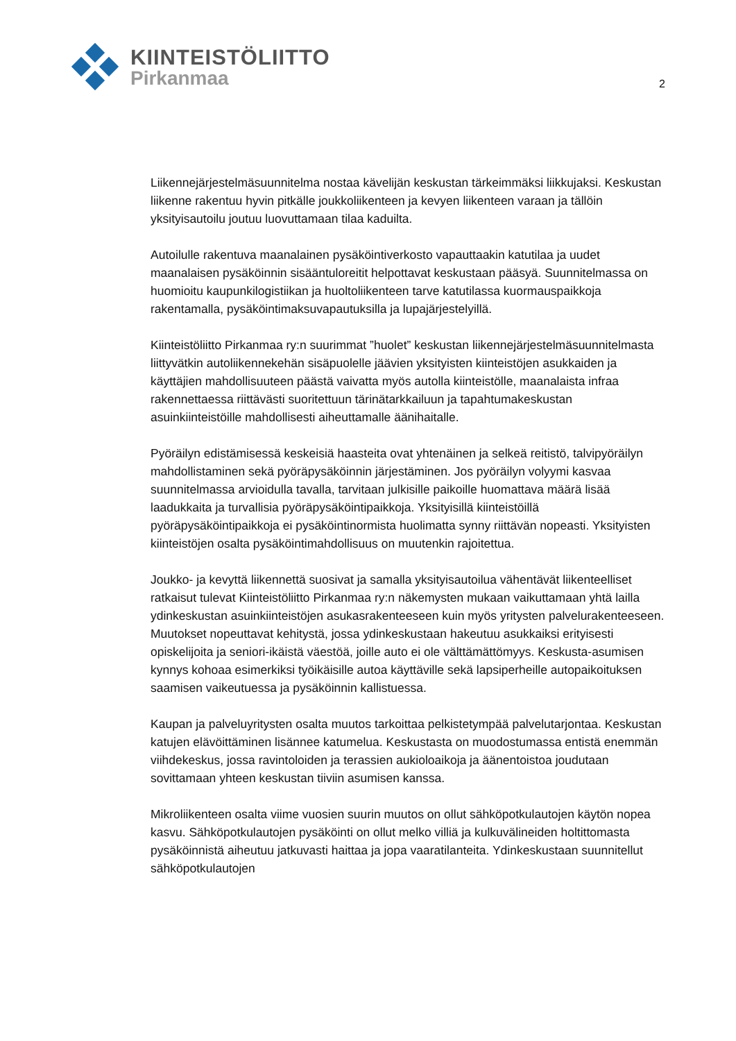KIINTEISTÖLIITTO
Pirkanmaa
2
Liikennejärjestelmäsuunnitelma nostaa kävelijän keskustan tärkeimmäksi liikkujaksi. Keskustan liikenne rakentuu hyvin pitkälle joukkoliikenteen ja kevyen liikenteen varaan ja tällöin yksityisautoilu joutuu luovuttamaan tilaa kaduilta.
Autoilulle rakentuva maanalainen pysäköintiverkosto vapauttaakin katutilaa ja uudet maanalaisen pysäköinnin sisääntuloreitit helpottavat keskustaan pääsyä. Suunnitelmassa on huomioitu kaupunkilogistiikan ja huoltoliikenteen tarve katutilassa kuormauspaikkoja rakentamalla, pysäköintimaksuvapautuksilla ja lupajärjestelyillä.
Kiinteistöliitto Pirkanmaa ry:n suurimmat ”huolet” keskustan liikennejärjestelmäsuunnitelmasta liittyvätkin autoliikennekehän sisäpuolelle jäävien yksityisten kiinteistöjen asukkaiden ja käyttäjien mahdollisuuteen päästä vaivatta myös autolla kiinteistölle, maanalaista infraa rakennettaessa riittävästi suoritettuun tärinätarkkailuun ja tapahtumakeskustan asuinkiinteistöille mahdollisesti aiheuttamalle äänihaitalle.
Pyöräilyn edistämisessä keskeisiä haasteita ovat yhtenäinen ja selkeä reitistö, talvipyöräilyn mahdollistaminen sekä pyöräpysäköinnin järjestäminen. Jos pyöräilyn volyymi kasvaa suunnitelmassa arvioidulla tavalla, tarvitaan julkisille paikoille huomattava määrä lisää laadukkaita ja turvallisia pyöräpysäköintipaikkoja. Yksityisillä kiinteistöillä pyöräpysäköintipaikkoja ei pysäköintinormista huolimatta synny riittävän nopeasti. Yksityisten kiinteistöjen osalta pysäköintimahdollisuus on muutenkin rajoitettua.
Joukko- ja kevyttä liikennettä suosivat ja samalla yksityisautoilua vähentävät liikenteelliset ratkaisut tulevat Kiinteistöliitto Pirkanmaa ry:n näkemysten mukaan vaikuttamaan yhtä lailla ydinkeskustan asuinkiinteistöjen asukasrakenteeseen kuin myös yritysten palvelurakenteeseen. Muutokset nopeuttavat kehitystä, jossa ydinkeskustaan hakeutuu asukkaiksi erityisesti opiskelijoita ja seniori-ikäistä väestöä, joille auto ei ole välttämättömyys. Keskusta-asumisen kynnys kohoaa esimerkiksi työikäisille autoa käyttäville sekä lapsiperheille autopaikoituksen saamisen vaikeutuessa ja pysäköinnin kallistuessa.
Kaupan ja palveluyritysten osalta muutos tarkoittaa pelkistetympää palvelutarjontaa. Keskustan katujen elävöittäminen lisännee katumelua. Keskustasta on muodostumassa entistä enemmän viihdekeskus, jossa ravintoloiden ja terassien aukioloaikoja ja äänentoistoa joudutaan sovittamaan yhteen keskustan tiiviin asumisen kanssa.
Mikroliikenteen osalta viime vuosien suurin muutos on ollut sähköpotkulautojen käytön nopea kasvu. Sähköpotkulautojen pysäköinti on ollut melko villiä ja kulkuvälineiden holtittomasta pysäköinnistä aiheutuu jatkuvasti haittaa ja jopa vaaratilanteita. Ydinkeskustaan suunnitellut sähköpotkulautojen